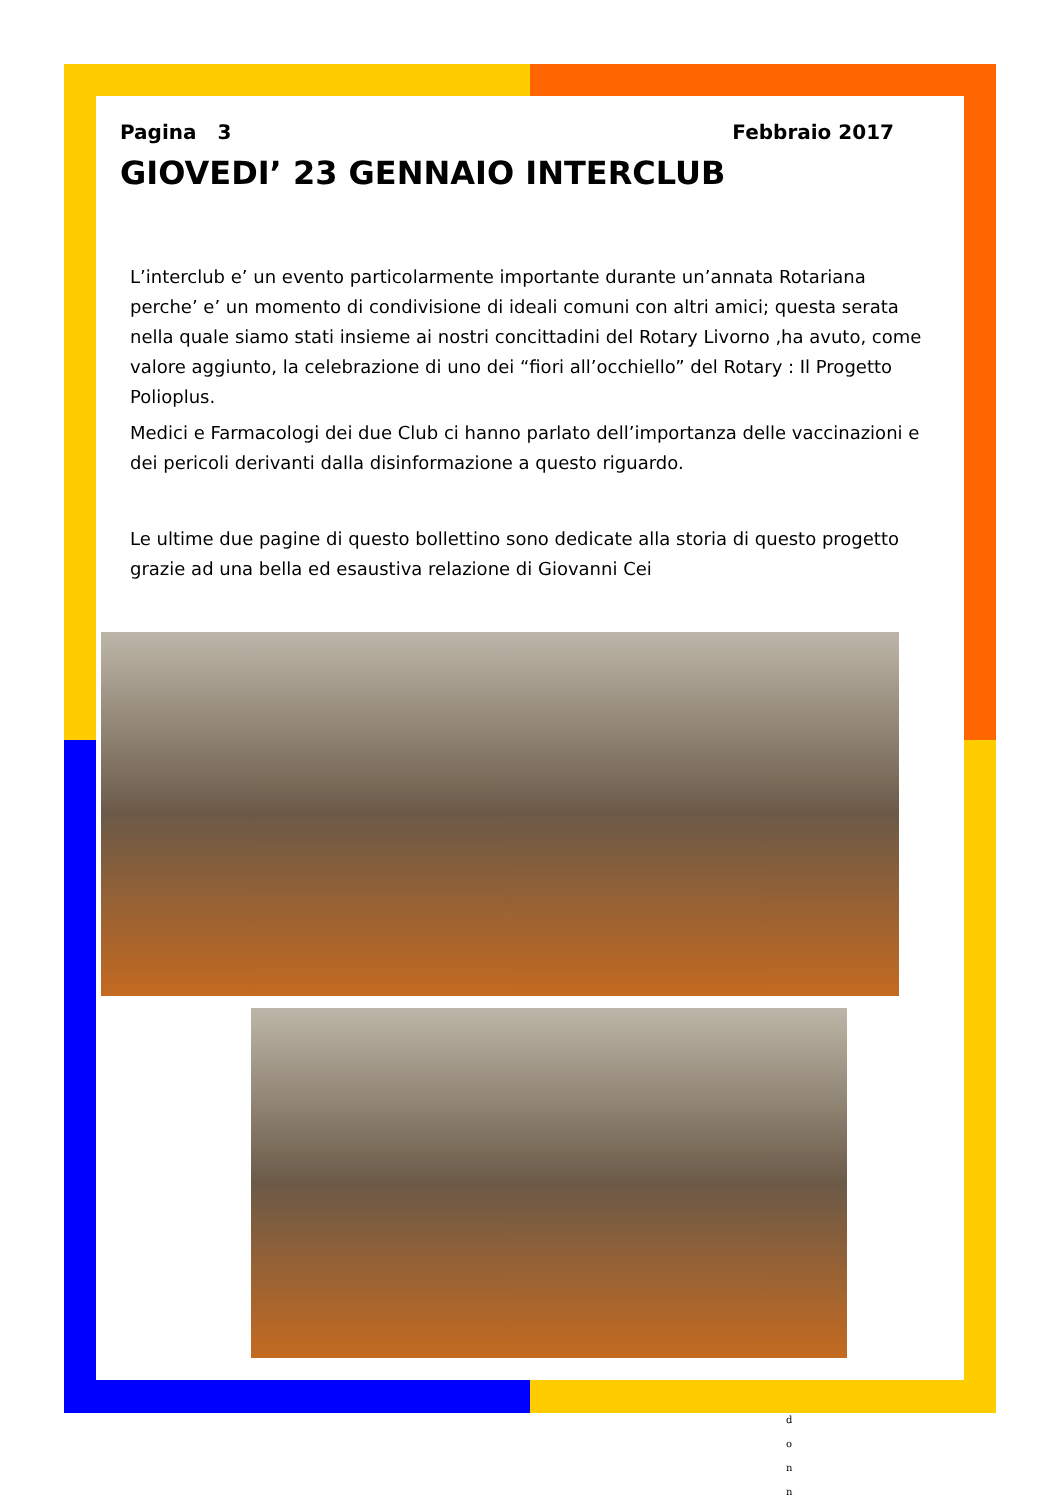Pagina 3 Febbraio 2017
GIOVEDI’ 23 GENNAIO INTERCLUB
L’interclub e’ un evento particolarmente importante durante un’annata Rotariana perche’ e’ un momento di condivisione di ideali comuni con altri amici; questa serata nella quale siamo stati insieme ai nostri concittadini del Rotary Livorno ,ha avuto, come valore aggiunto, la celebrazione di uno dei “fiori all’occhiello” del Rotary : Il Progetto Polioplus.
Medici e Farmacologi dei due Club ci hanno parlato dell’importanza delle vaccinazioni e dei pericoli derivanti dalla disinformazione a questo riguardo.
Le ultime due pagine di questo bollettino sono dedicate alla storia di questo progetto grazie ad una bella ed esaustiva relazione di Giovanni Cei
d
o
n
n